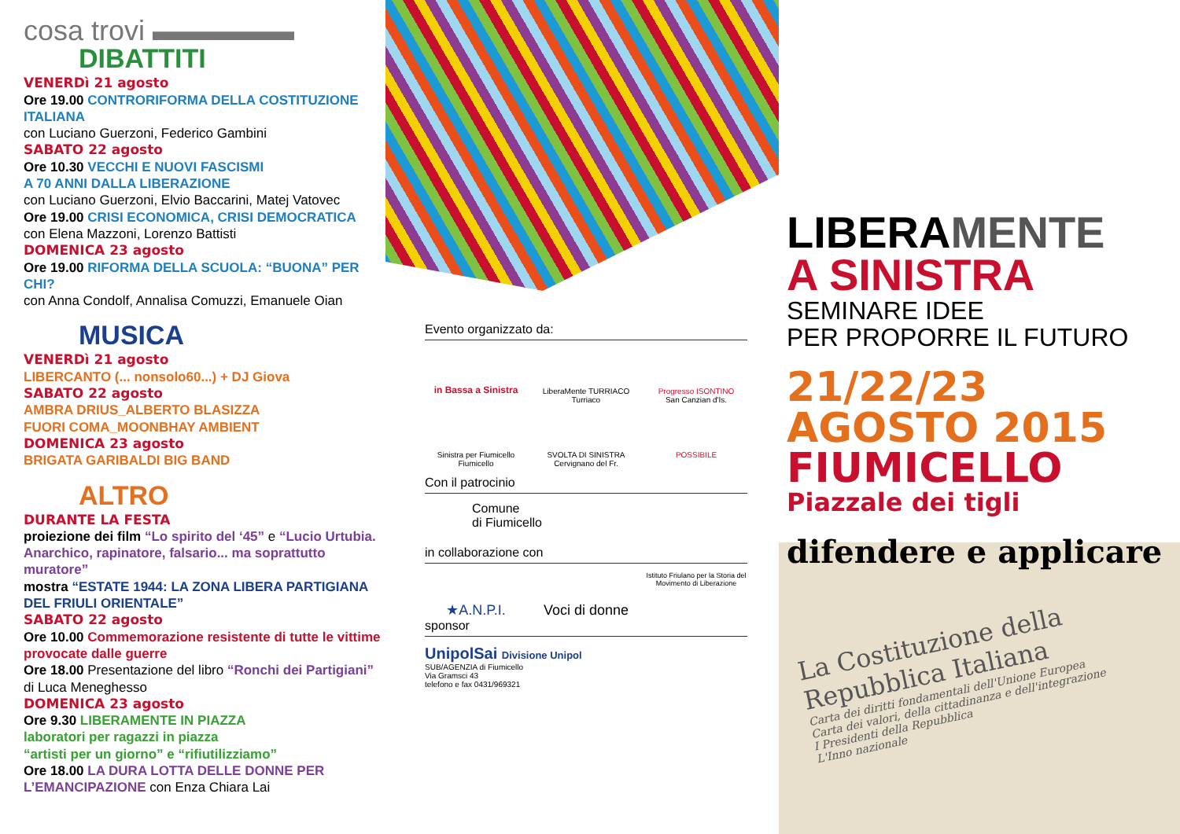cosa trovi ▬▬▬▬▬
DIBATTITI
VENERDì 21 agosto
Ore 19.00 CONTRORIFORMA DELLA COSTITUZIONE ITALIANA
con Luciano Guerzoni, Federico Gambini
SABATO 22 agosto
Ore 10.30 VECCHI E NUOVI FASCISMI
A 70 ANNI DALLA LIBERAZIONE
con Luciano Guerzoni, Elvio Baccarini, Matej Vatovec
Ore 19.00 CRISI ECONOMICA, CRISI DEMOCRATICA
con Elena Mazzoni, Lorenzo Battisti
DOMENICA 23 agosto
Ore 19.00 RIFORMA DELLA SCUOLA: “BUONA” PER CHI?
con Anna Condolf, Annalisa Comuzzi, Emanuele Oian
MUSICA
VENERDì 21 agosto
LIBERCANTO (... nonsolo60...) + DJ Giova
SABATO 22 agosto
AMBRA DRIUS_ALBERTO BLASIZZA
FUORI COMA_MOONBHAY AMBIENT
DOMENICA 23 agosto
BRIGATA GARIBALDI BIG BAND
ALTRO
DURANTE LA FESTA
proiezione dei film “Lo spirito del ‘45” e “Lucio Urtubia. Anarchico, rapinatore, falsario... ma soprattutto muratore”
mostra “ESTATE 1944: LA ZONA LIBERA PARTIGIANA DEL FRIULI ORIENTALE”
SABATO 22 agosto
Ore 10.00 Commemorazione resistente di tutte le vittime provocate dalle guerre
Ore 18.00 Presentazione del libro “Ronchi dei Partigiani” di Luca Meneghesso
DOMENICA 23 agosto
Ore 9.30 LIBERAMENTE IN PIAZZA
laboratori per ragazzi in piazza
“artisti per un giorno” e “rifiutilizziamo”
Ore 18.00 LA DURA LOTTA DELLE DONNE PER L’EMANCIPAZIONE con Enza Chiara Lai
Evento organizzato da:
in Bassa a Sinistra
LiberaMente TURRIACO
Turriaco
Progresso ISONTINO
San Canzian d'Is.
Sinistra per Fiumicello
Fiumicello
SVOLTA DI SINISTRA
Cervignano del Fr.
POSSIBILE
Con il patrocinio
Comune
di Fiumicello
in collaborazione con
★A.N.P.I.
Voci di donne
Istituto Friulano per la Storia del Movimento di Liberazione
sponsor
UnipolSai Divisione Unipol
SUB/AGENZIA di Fiumicello
Via Gramsci 43
telefono e fax 0431/969321
LIBERAMENTE
A SINISTRA
SEMINARE IDEE
PER PROPORRE IL FUTURO
21/22/23
AGOSTO 2015
FIUMICELLO
Piazzale dei tigli
difendere e applicare
La Costituzione della Repubblica Italiana
Carta dei diritti fondamentali dell'Unione Europea
Carta dei valori, della cittadinanza e dell'integrazione
I Presidenti della Repubblica
L'Inno nazionale